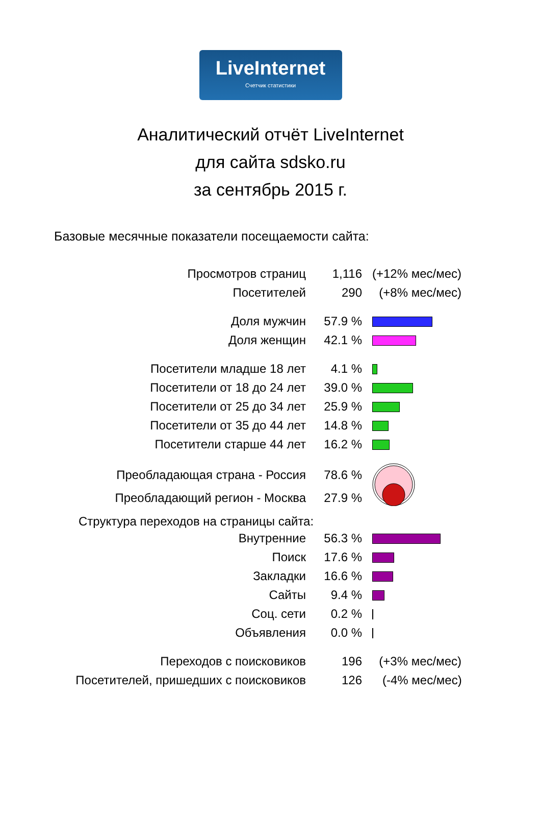LiveInternet
Счетчик статистики
Аналитический отчёт LiveInternet
для сайта sdsko.ru
за сентябрь 2015 г.
Базовые месячные показатели посещаемости сайта:
| Просмотров страниц | 1,116 | (+12% мес/мес) |
| Посетителей | 290 | (+8% мес/мес) |
| Доля мужчин | 57.9 % | |
| Доля женщин | 42.1 % | |
| Посетители младше 18 лет | 4.1 % | |
| Посетители от 18 до 24 лет | 39.0 % | |
| Посетители от 25 до 34 лет | 25.9 % | |
| Посетители от 35 до 44 лет | 14.8 % | |
| Посетители старше 44 лет | 16.2 % | |
| Преобладающая страна - Россия | 78.6 % | |
| Преобладающий регион - Москва | 27.9 % | |
Структура переходов на страницы сайта:
| Внутренние | 56.3 % | |
| Поиск | 17.6 % | |
| Закладки | 16.6 % | |
| Сайты | 9.4 % | |
| Соц. сети | 0.2 % | |
| Объявления | 0.0 % | |
| Переходов с поисковиков | 196 | (+3% мес/мес) |
| Посетителей, пришедших с поисковиков | 126 | (-4% мес/мес) |